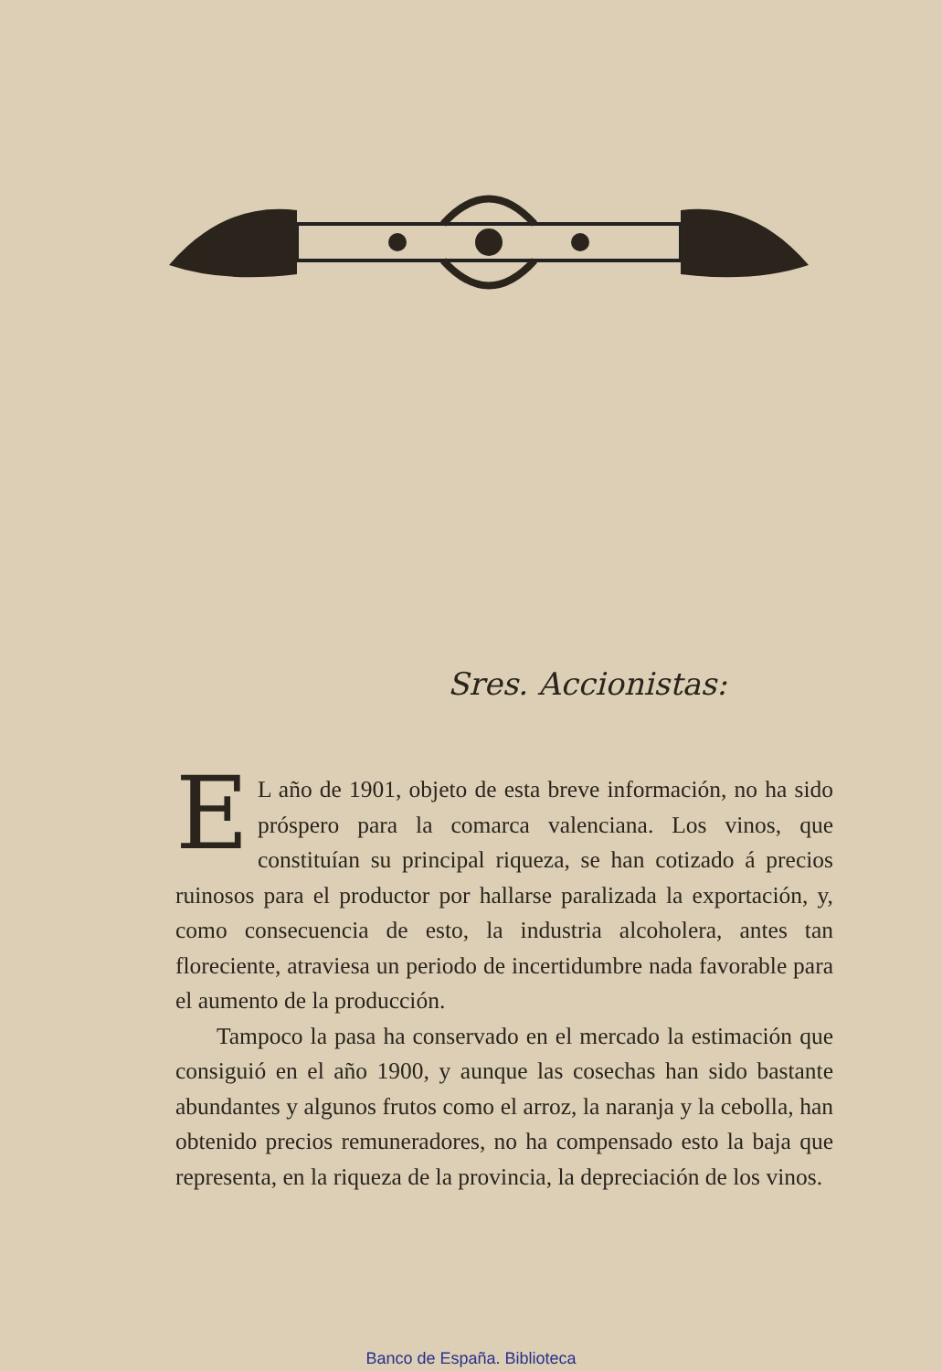Sres. Accionistas:
EL año de 1901, objeto de esta breve información, no ha sido próspero para la comarca valenciana. Los vinos, que constituían su principal riqueza, se han cotizado á precios ruinosos para el productor por hallarse paralizada la exportación, y, como consecuencia de esto, la industria alcoholera, antes tan floreciente, atraviesa un periodo de incertidumbre nada favorable para el aumento de la producción.
Tampoco la pasa ha conservado en el mercado la estimación que consiguió en el año 1900, y aunque las cosechas han sido bastante abundantes y algunos frutos como el arroz, la naranja y la cebolla, han obtenido precios remuneradores, no ha compensado esto la baja que representa, en la riqueza de la provincia, la depreciación de los vinos.
Banco de España. Biblioteca